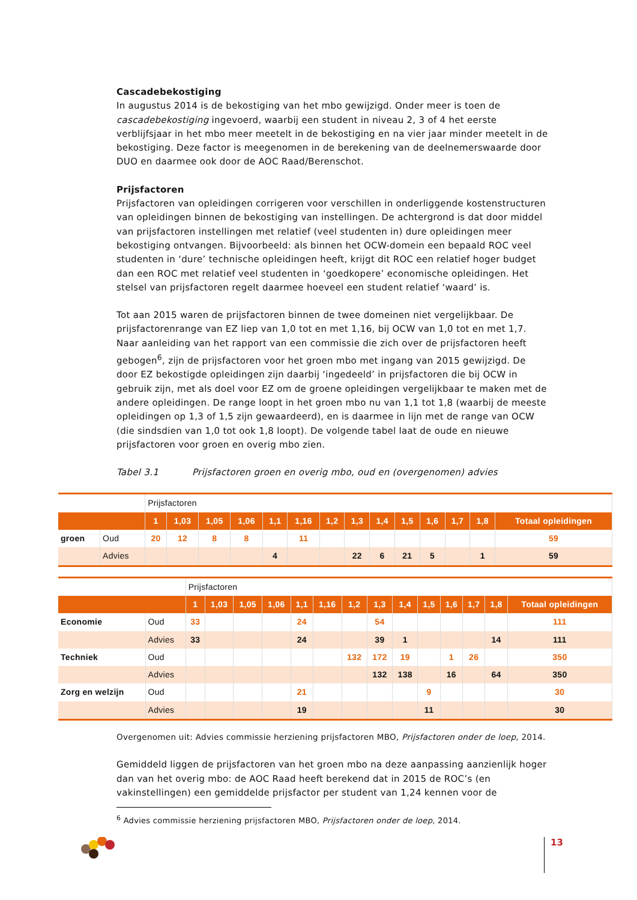Cascadebekostiging
In augustus 2014 is de bekostiging van het mbo gewijzigd. Onder meer is toen de cascadebekostiging ingevoerd, waarbij een student in niveau 2, 3 of 4 het eerste verblijfsjaar in het mbo meer meetelt in de bekostiging en na vier jaar minder meetelt in de bekostiging. Deze factor is meegenomen in de berekening van de deelnemerswaarde door DUO en daarmee ook door de AOC Raad/Berenschot.
Prijsfactoren
Prijsfactoren van opleidingen corrigeren voor verschillen in onderliggende kostenstructuren van opleidingen binnen de bekostiging van instellingen. De achtergrond is dat door middel van prijsfactoren instellingen met relatief (veel studenten in) dure opleidingen meer bekostiging ontvangen. Bijvoorbeeld: als binnen het OCW-domein een bepaald ROC veel studenten in ‘dure’ technische opleidingen heeft, krijgt dit ROC een relatief hoger budget dan een ROC met relatief veel studenten in ‘goedkopere’ economische opleidingen. Het stelsel van prijsfactoren regelt daarmee hoeveel een student relatief ‘waard’ is.
Tot aan 2015 waren de prijsfactoren binnen de twee domeinen niet vergelijkbaar. De prijsfactorenrange van EZ liep van 1,0 tot en met 1,16, bij OCW van 1,0 tot en met 1,7. Naar aanleiding van het rapport van een commissie die zich over de prijsfactoren heeft gebogen<sup>6</sup>, zijn de prijsfactoren voor het groen mbo met ingang van 2015 gewijzigd. De door EZ bekostigde opleidingen zijn daarbij ‘ingedeeld’ in prijsfactoren die bij OCW in gebruik zijn, met als doel voor EZ om de groene opleidingen vergelijkbaar te maken met de andere opleidingen. De range loopt in het groen mbo nu van 1,1 tot 1,8 (waarbij de meeste opleidingen op 1,3 of 1,5 zijn gewaardeerd), en is daarmee in lijn met de range van OCW (die sindsdien van 1,0 tot ook 1,8 loopt). De volgende tabel laat de oude en nieuwe prijsfactoren voor groen en overig mbo zien.
Tabel 3.1 Prijsfactoren groen en overig mbo, oud en (overgenomen) advies
| | | Prijsfactoren | | | | | | | | | | | | | |
| | | 1 | 1,03 | 1,05 | 1,06 | 1,1 | 1,16 | 1,2 | 1,3 | 1,4 | 1,5 | 1,6 | 1,7 | 1,8 | Totaal opleidingen |
| groen | Oud | 20 | 12 | 8 | 8 | | 11 | | | | | | | | 59 |
| | Advies | | | | | 4 | | | 22 | 6 | 21 | 5 | | 1 | 59 |
| | | Prijsfactoren | | | | | | | | | | | | | |
| | | 1 | 1,03 | 1,05 | 1,06 | 1,1 | 1,16 | 1,2 | 1,3 | 1,4 | 1,5 | 1,6 | 1,7 | 1,8 | Totaal opleidingen |
| Economie | Oud | 33 | | | | 24 | | | 54 | | | | | | 111 |
| | Advies | 33 | | | | 24 | | | 39 | 1 | | | | 14 | 111 |
| Techniek | Oud | | | | | | | 132 | 172 | 19 | | 1 | 26 | | 350 |
| | Advies | | | | | | | | 132 | 138 | | 16 | | 64 | 350 |
| Zorg en welzijn | Oud | | | | | 21 | | | | | 9 | | | | 30 |
| | Advies | | | | | 19 | | | | | 11 | | | | 30 |
Overgenomen uit: Advies commissie herziening prijsfactoren MBO, Prijsfactoren onder de loep, 2014.
Gemiddeld liggen de prijsfactoren van het groen mbo na deze aanpassing aanzienlijk hoger dan van het overig mbo: de AOC Raad heeft berekend dat in 2015 de ROC’s (en vakinstellingen) een gemiddelde prijsfactor per student van 1,24 kennen voor de
<sup>6</sup> Advies commissie herziening prijsfactoren MBO, Prijsfactoren onder de loep, 2014.
13